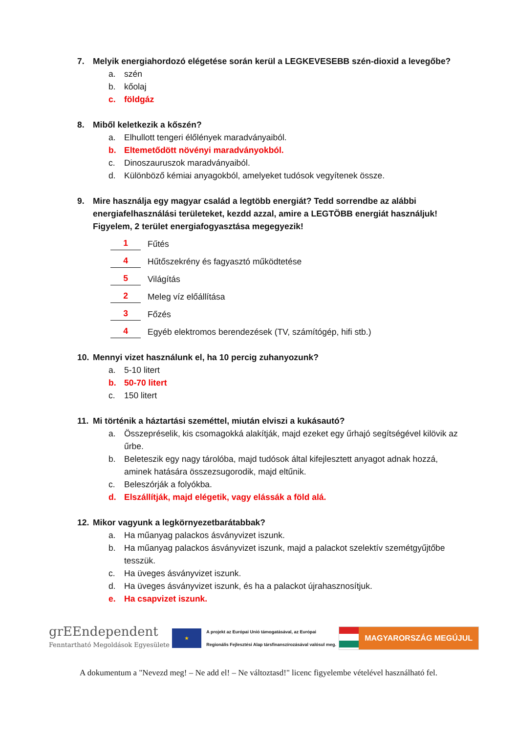7. Melyik energiahordozó elégetése során kerül a LEGKEVESEBB szén-dioxid a levegőbe?
a. szén
b. kőolaj
c. földgáz
8. Miből keletkezik a kőszén?
a. Elhullott tengeri élőlények maradványaiból.
b. Eltemetődött növényi maradványokból.
c. Dinoszauruszok maradványaiból.
d. Különböző kémiai anyagokból, amelyeket tudósok vegyítenek össze.
9. Mire használja egy magyar család a legtöbb energiát? Tedd sorrendbe az alábbi energiafelhasználási területeket, kezdd azzal, amire a LEGTÖBB energiát használjuk! Figyelem, 2 terület energiafogyasztása megegyezik!
1 Fűtés
4 Hűtőszekrény és fagyasztó működtetése
5 Világítás
2 Meleg víz előállítása
3 Főzés
4 Egyéb elektromos berendezések (TV, számítógép, hifi stb.)
10. Mennyi vizet használunk el, ha 10 percig zuhanyozunk?
a. 5-10 litert
b. 50-70 litert
c. 150 litert
11. Mi történik a háztartási szeméttel, miután elviszi a kukásautó?
a. Összepréselik, kis csomagokká alakítják, majd ezeket egy űrhajó segítségével kilövik az űrbe.
b. Beleteszik egy nagy tárolóba, majd tudósok által kifejlesztett anyagot adnak hozzá, aminek hatására összezsugorodik, majd eltűnik.
c. Beleszórják a folyókba.
d. Elszállítják, majd elégetik, vagy elássák a föld alá.
12. Mikor vagyunk a legkörnyezetbarátabbak?
a. Ha műanyag palackos ásványvizet iszunk.
b. Ha műanyag palackos ásványvizet iszunk, majd a palackot szelektív szemétgyűjtőbe tesszük.
c. Ha üveges ásványvizet iszunk.
d. Ha üveges ásványvizet iszunk, és ha a palackot újrahasznosítjuk.
e. Ha csapvizet iszunk.
grEEndependent
Fenntartható Megoldások Egyesülete
★
A projekt az Európai Unió támogatásával, az Európai
Regionális Fejlesztési Alap társfinanszírozásával valósul meg.
MAGYARORSZÁG MEGÚJUL
A dokumentum a "Nevezd meg! – Ne add el! – Ne változtasd!" licenc figyelembe vételével használható fel.